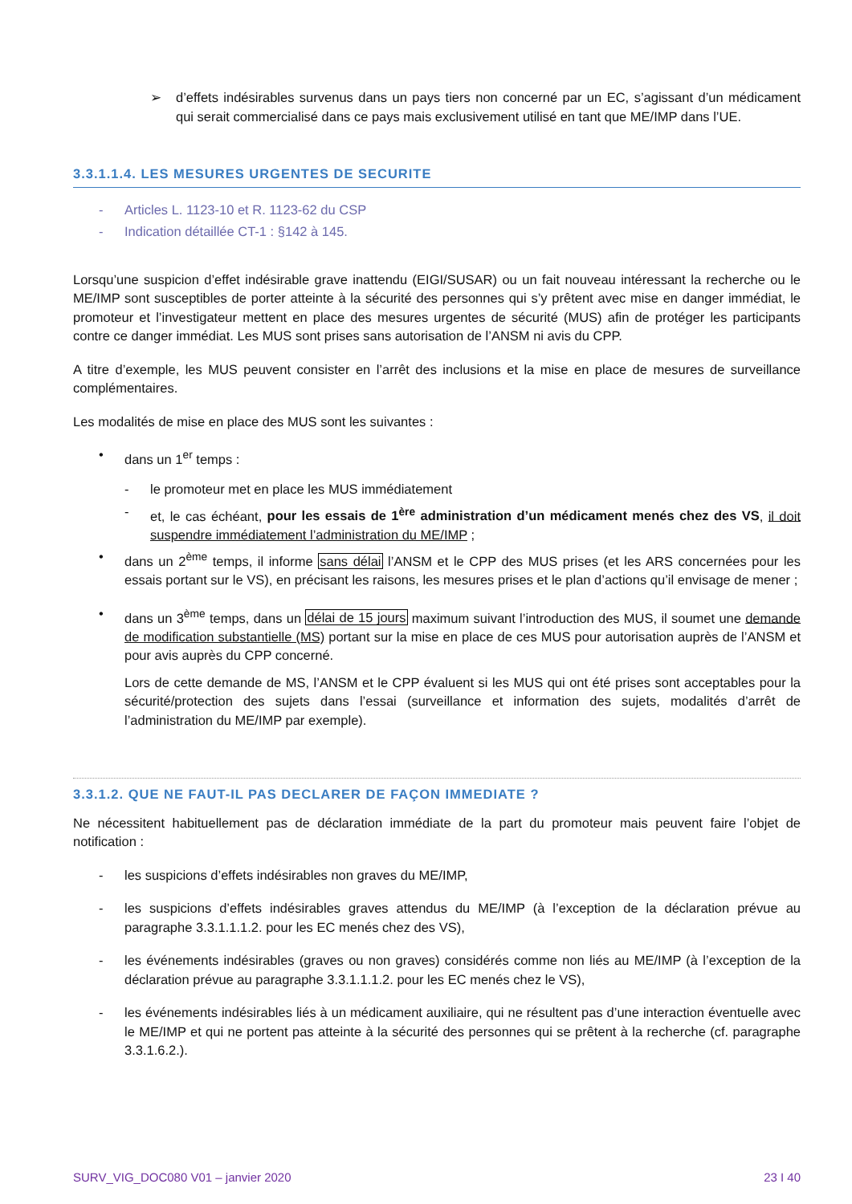➢ d’effets indésirables survenus dans un pays tiers non concerné par un EC, s’agissant d’un médicament qui serait commercialisé dans ce pays mais exclusivement utilisé en tant que ME/IMP dans l’UE.
3.3.1.1.4. LES MESURES URGENTES DE SECURITE
- Articles L. 1123-10 et R. 1123-62 du CSP
- Indication détaillée CT-1 : §142 à 145.
Lorsqu’une suspicion d’effet indésirable grave inattendu (EIGI/SUSAR) ou un fait nouveau intéressant la recherche ou le ME/IMP sont susceptibles de porter atteinte à la sécurité des personnes qui s’y prêtent avec mise en danger immédiat, le promoteur et l’investigateur mettent en place des mesures urgentes de sécurité (MUS) afin de protéger les participants contre ce danger immédiat. Les MUS sont prises sans autorisation de l’ANSM ni avis du CPP.
A titre d’exemple, les MUS peuvent consister en l’arrêt des inclusions et la mise en place de mesures de surveillance complémentaires.
Les modalités de mise en place des MUS sont les suivantes :
• dans un 1<sup>er</sup> temps :
- le promoteur met en place les MUS immédiatement
- et, le cas échéant, pour les essais de 1<sup>ère</sup> administration d’un médicament menés chez des VS, il doit suspendre immédiatement l’administration du ME/IMP ;
• dans un 2<sup>ème</sup> temps, il informe sans délai l’ANSM et le CPP des MUS prises (et les ARS concernées pour les essais portant sur le VS), en précisant les raisons, les mesures prises et le plan d’actions qu’il envisage de mener ;
• dans un 3<sup>ème</sup> temps, dans un délai de 15 jours maximum suivant l’introduction des MUS, il soumet une demande de modification substantielle (MS) portant sur la mise en place de ces MUS pour autorisation auprès de l’ANSM et pour avis auprès du CPP concerné.
Lors de cette demande de MS, l’ANSM et le CPP évaluent si les MUS qui ont été prises sont acceptables pour la sécurité/protection des sujets dans l’essai (surveillance et information des sujets, modalités d’arrêt de l’administration du ME/IMP par exemple).
3.3.1.2. QUE NE FAUT-IL PAS DECLARER DE FAÇON IMMEDIATE ?
Ne nécessitent habituellement pas de déclaration immédiate de la part du promoteur mais peuvent faire l’objet de notification :
- les suspicions d’effets indésirables non graves du ME/IMP,
- les suspicions d’effets indésirables graves attendus du ME/IMP (à l’exception de la déclaration prévue au paragraphe 3.3.1.1.1.2. pour les EC menés chez des VS),
- les événements indésirables (graves ou non graves) considérés comme non liés au ME/IMP (à l’exception de la déclaration prévue au paragraphe 3.3.1.1.1.2. pour les EC menés chez le VS),
- les événements indésirables liés à un médicament auxiliaire, qui ne résultent pas d’une interaction éventuelle avec le ME/IMP et qui ne portent pas atteinte à la sécurité des personnes qui se prêtent à la recherche (cf. paragraphe 3.3.1.6.2.).
SURV_VIG_DOC080 V01 – janvier 2020 23 I 40